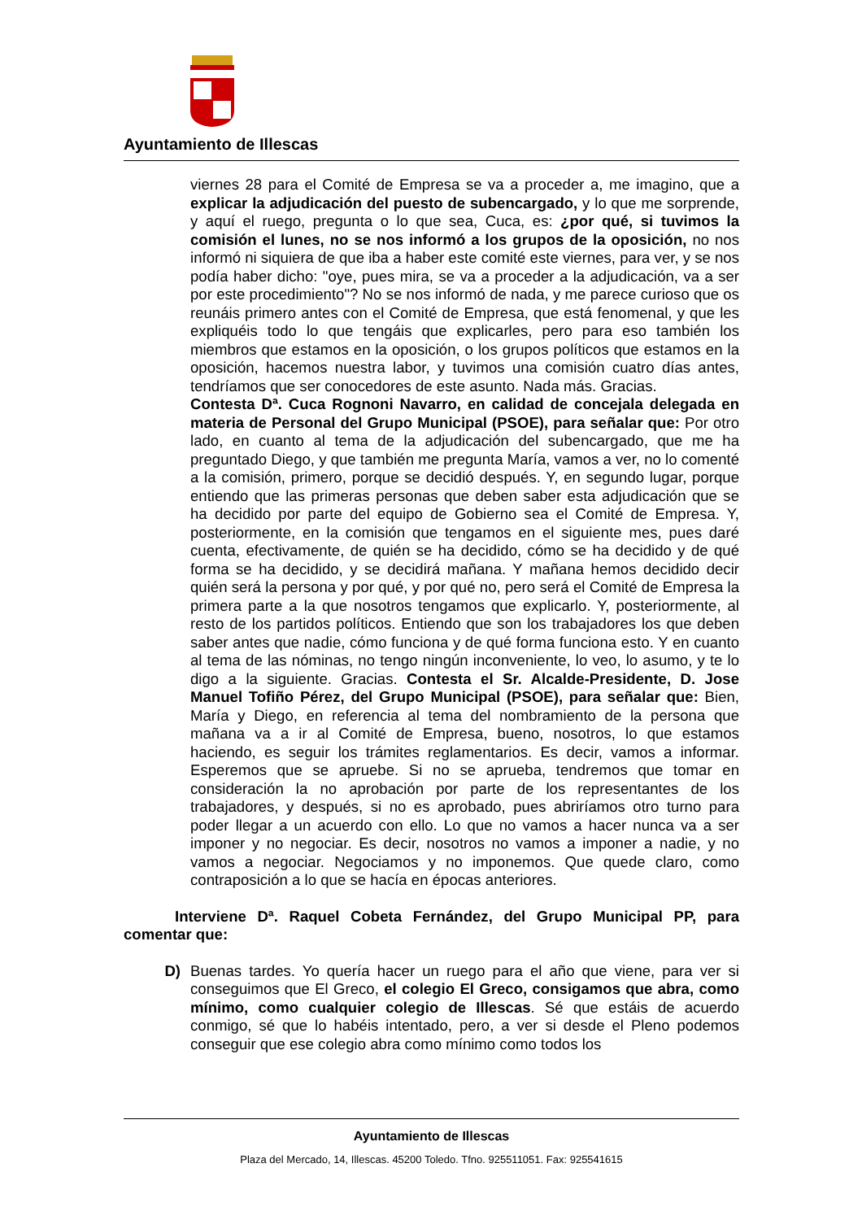Ayuntamiento de Illescas
viernes 28 para el Comité de Empresa se va a proceder a, me imagino, que a explicar la adjudicación del puesto de subencargado, y lo que me sorprende, y aquí el ruego, pregunta o lo que sea, Cuca, es: ¿por qué, si tuvimos la comisión el lunes, no se nos informó a los grupos de la oposición, no nos informó ni siquiera de que iba a haber este comité este viernes, para ver, y se nos podía haber dicho: "oye, pues mira, se va a proceder a la adjudicación, va a ser por este procedimiento"? No se nos informó de nada, y me parece curioso que os reunáis primero antes con el Comité de Empresa, que está fenomenal, y que les expliquéis todo lo que tengáis que explicarles, pero para eso también los miembros que estamos en la oposición, o los grupos políticos que estamos en la oposición, hacemos nuestra labor, y tuvimos una comisión cuatro días antes, tendríamos que ser conocedores de este asunto. Nada más. Gracias.
Contesta Dª. Cuca Rognoni Navarro, en calidad de concejala delegada en materia de Personal del Grupo Municipal (PSOE), para señalar que: Por otro lado, en cuanto al tema de la adjudicación del subencargado, que me ha preguntado Diego, y que también me pregunta María, vamos a ver, no lo comenté a la comisión, primero, porque se decidió después. Y, en segundo lugar, porque entiendo que las primeras personas que deben saber esta adjudicación que se ha decidido por parte del equipo de Gobierno sea el Comité de Empresa. Y, posteriormente, en la comisión que tengamos en el siguiente mes, pues daré cuenta, efectivamente, de quién se ha decidido, cómo se ha decidido y de qué forma se ha decidido, y se decidirá mañana. Y mañana hemos decidido decir quién será la persona y por qué, y por qué no, pero será el Comité de Empresa la primera parte a la que nosotros tengamos que explicarlo. Y, posteriormente, al resto de los partidos políticos. Entiendo que son los trabajadores los que deben saber antes que nadie, cómo funciona y de qué forma funciona esto. Y en cuanto al tema de las nóminas, no tengo ningún inconveniente, lo veo, lo asumo, y te lo digo a la siguiente. Gracias. Contesta el Sr. Alcalde-Presidente, D. Jose Manuel Tofiño Pérez, del Grupo Municipal (PSOE), para señalar que: Bien, María y Diego, en referencia al tema del nombramiento de la persona que mañana va a ir al Comité de Empresa, bueno, nosotros, lo que estamos haciendo, es seguir los trámites reglamentarios. Es decir, vamos a informar. Esperemos que se apruebe. Si no se aprueba, tendremos que tomar en consideración la no aprobación por parte de los representantes de los trabajadores, y después, si no es aprobado, pues abriríamos otro turno para poder llegar a un acuerdo con ello. Lo que no vamos a hacer nunca va a ser imponer y no negociar. Es decir, nosotros no vamos a imponer a nadie, y no vamos a negociar. Negociamos y no imponemos. Que quede claro, como contraposición a lo que se hacía en épocas anteriores.
Interviene Dª. Raquel Cobeta Fernández, del Grupo Municipal PP, para comentar que:
D) Buenas tardes. Yo quería hacer un ruego para el año que viene, para ver si conseguimos que El Greco, el colegio El Greco, consigamos que abra, como mínimo, como cualquier colegio de Illescas. Sé que estáis de acuerdo conmigo, sé que lo habéis intentado, pero, a ver si desde el Pleno podemos conseguir que ese colegio abra como mínimo como todos los
Ayuntamiento de Illescas
Plaza del Mercado, 14, Illescas. 45200 Toledo. Tfno. 925511051. Fax: 925541615